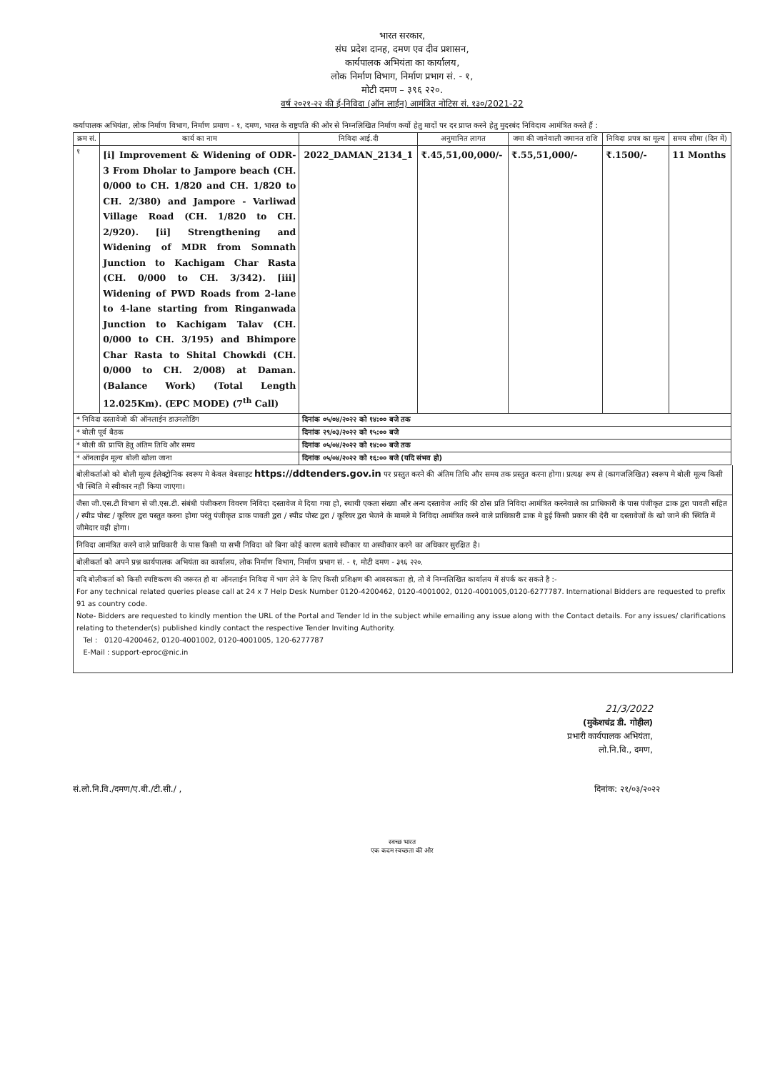भारत सरकार,
संघ प्रदेश दानह, दमण एव दीव प्रशासन,
कार्यपालक अभियंता का कार्यालय,
लोक निर्माण विभाग, निर्माण प्रभाग सं. - १,
मोटी दमण – ३९६ २२०.
वर्ष २०२१-२२ की ई-निविदा (ऑन लाईन) आमंत्रित नोटिस सं. १३०/2021-22
कर्यापालक अभियंता, लोक निर्माण विभाग, निर्माण प्रमाण - १, दमण, भारत के राष्ट्रपति की ओर से निम्नलिखित निर्माण कर्यो हेतु मादों पर दर प्राप्त करने हेतु मुदरबंद निविदाय आमंत्रित करते हैं :
| क्रम सं. | कार्य का नाम | निविदा आई.दी | अनुमानित लागत | जमा की जानेवाली जमानत राशि | निविदा प्रपत्र का मूल्य | समय सीमा (दिन में) |
| --- | --- | --- | --- | --- | --- | --- |
| १ | [i] Improvement & Widening of ODR-3 From Dholar to Jampore beach (CH. 0/000 to CH. 1/820 and CH. 1/820 to CH. 2/380) and Jampore - Varliwad Village Road (CH. 1/820 to CH. 2/920). [ii] Strengthening and Widening of MDR from Somnath Junction to Kachigam Char Rasta (CH. 0/000 to CH. 3/342). [iii] Widening of PWD Roads from 2-lane to 4-lane starting from Ringanwada Junction to Kachigam Talav (CH. 0/000 to CH. 3/195) and Bhimpore Char Rasta to Shital Chowkdi (CH. 0/000 to CH. 2/008) at Daman. (Balance Work) (Total Length 12.025Km). (EPC MODE) (7<sup>th</sup> Call) | 2022_DAMAN_2134_1 | ₹.45,51,00,000/- | ₹.55,51,000/- | ₹.1500/- | 11 Months |
| * निविदा दस्तावेजो की ऑनलाईन डाउनलोडिंग | | दिनांक ०५/०४/२०२२ को १४:०० बजे तक | | | | |
| * बोली पूर्व बैठक | | दिनांक २९/०३/२०२२ को १५:०० बजे | | | | |
| * बोली की प्राप्ति हेतु अंतिम तिथि और समय | | दिनांक ०५/०४/२०२२ को १४:०० बजे तक | | | | |
| * ऑनलाईन मूल्य बोली खोला जाना | | दिनांक ०५/०४/२०२२ को १६:०० बजे (यदि संभव हो) | | | | |
बोलीकर्ताओ को बोली मूल्य ईलेक्ट्रोनिक स्वरूप मे केवल वेबसाइट https://ddtenders.gov.in पर प्रस्तुत करने की अंतिम तिथि और समय तक प्रस्तुत करना होगा। प्रत्यक्ष रूप से (कागजलिखित) स्वरूप मे बोली मूल्य किसी भी स्थिति मे स्वीकार नहीं किया जाएगा।
जैसा जी.एस.टी विभाग से जी.एस.टी. संबंधी पंजीकरण विवरण निविदा दस्तावेज मे दिया गया हो, स्थायी एकता संख्या और अन्य दस्तावेज आदि की ठोस प्रति निविदा आमंत्रित करनेवाले का प्राधिकारी के पास पंजीकृत डाक द्वरा पावती सहित / स्पीड पोस्ट / कूरियर द्वरा पस्तुत करना होगा परंतु पंजीकृत डाक पावती द्वरा / स्पीड पोस्ट द्वरा / कूरियर द्वरा भेजने के मामले मे निविदा आमंत्रित करने वाले प्राधिकारी डाक मे हुई किसी प्रकार की देरी या दस्तावेजों के खो जाने की स्थिति में जीमेदार वही होगा।
निविदा आमंत्रित करने वाले प्राधिकारी के पास किसी या सभी निविदा को बिना कोई कारण बताये स्वीकार या अस्वीकार करने का अधिकार सुरक्षित है।
बोलीकर्ता को अपने प्रश्न कार्यपालक अभियंता का कार्यालय, लोक निर्माण विभाग, निर्माण प्रभाग सं. - १, मोटी दमण - ३९६ २२०.
यदि बोलीकर्ता को किसी स्पष्टिकरण की जरूरत हो या ऑनलाईन निविदा में भाग लेने के लिए किसी प्रशिक्षण की आवस्यकता हो, तो वे निम्नलिखित कार्यालय में संपर्क कर सकते है :-
For any technical related queries please call at 24 x 7 Help Desk Number 0120-4200462, 0120-4001002, 0120-4001005,0120-6277787. International Bidders are requested to prefix 91 as country code.
Note- Bidders are requested to kindly mention the URL of the Portal and Tender Id in the subject while emailing any issue along with the Contact details. For any issues/ clarifications relating to thetender(s) published kindly contact the respective Tender Inviting Authority.
Tel : 0120-4200462, 0120-4001002, 0120-4001005, 120-6277787
E-Mail : support-eproc@nic.in
21/3/2022
(मुकेशचंद्र डी. गोहील)
प्रभारी कार्यपालक अभियंता,
लो.नि.वि., दमण,
सं.लो.नि.वि./दमण/ए.बी./टी.सी./ , दिनांक: २१/०३/२०२२
स्वच्छ भारत
एक कदम स्वच्छता की ओर